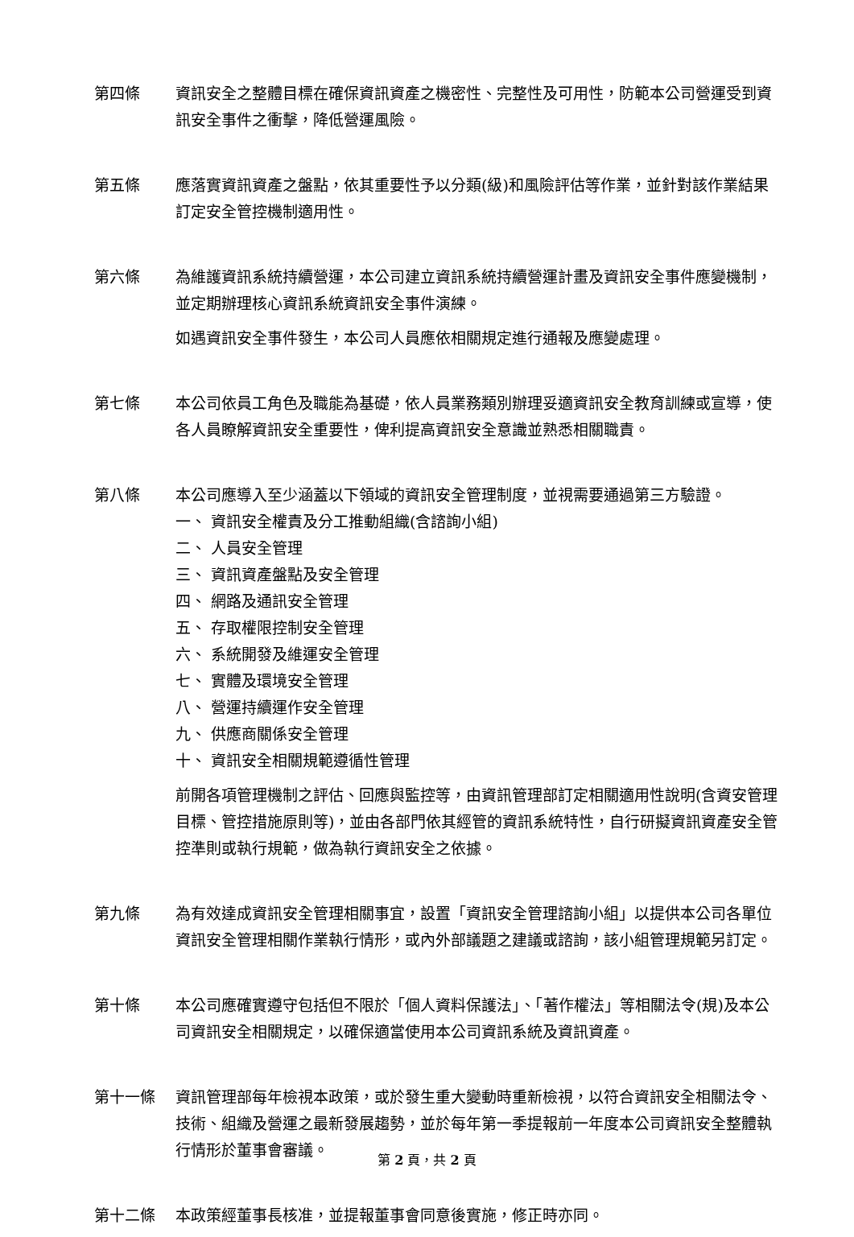第四條 資訊安全之整體目標在確保資訊資產之機密性、完整性及可用性，防範本公司營運受到資訊安全事件之衝擊，降低營運風險。
第五條 應落實資訊資產之盤點，依其重要性予以分類(級)和風險評估等作業，並針對該作業結果訂定安全管控機制適用性。
第六條 為維護資訊系統持續營運，本公司建立資訊系統持續營運計畫及資訊安全事件應變機制，並定期辦理核心資訊系統資訊安全事件演練。
如遇資訊安全事件發生，本公司人員應依相關規定進行通報及應變處理。
第七條 本公司依員工角色及職能為基礎，依人員業務類別辦理妥適資訊安全教育訓練或宣導，使各人員瞭解資訊安全重要性，俾利提高資訊安全意識並熟悉相關職責。
第八條 本公司應導入至少涵蓋以下領域的資訊安全管理制度，並視需要通過第三方驗證。
一、 資訊安全權責及分工推動組織(含諮詢小組)
二、 人員安全管理
三、 資訊資產盤點及安全管理
四、 網路及通訊安全管理
五、 存取權限控制安全管理
六、 系統開發及維運安全管理
七、 實體及環境安全管理
八、 營運持續運作安全管理
九、 供應商關係安全管理
十、 資訊安全相關規範遵循性管理
前開各項管理機制之評估、回應與監控等，由資訊管理部訂定相關適用性說明(含資安管理目標、管控措施原則等)，並由各部門依其經管的資訊系統特性，自行研擬資訊資產安全管控準則或執行規範，做為執行資訊安全之依據。
第九條 為有效達成資訊安全管理相關事宜，設置「資訊安全管理諮詢小組」以提供本公司各單位資訊安全管理相關作業執行情形，或內外部議題之建議或諮詢，該小組管理規範另訂定。
第十條 本公司應確實遵守包括但不限於「個人資料保護法」、「著作權法」等相關法令(規)及本公司資訊安全相關規定，以確保適當使用本公司資訊系統及資訊資產。
第十一條 資訊管理部每年檢視本政策，或於發生重大變動時重新檢視，以符合資訊安全相關法令、技術、組織及營運之最新發展趨勢，並於每年第一季提報前一年度本公司資訊安全整體執行情形於董事會審議。
第十二條 本政策經董事長核准，並提報董事會同意後實施，修正時亦同。
第 2 頁，共 2 頁